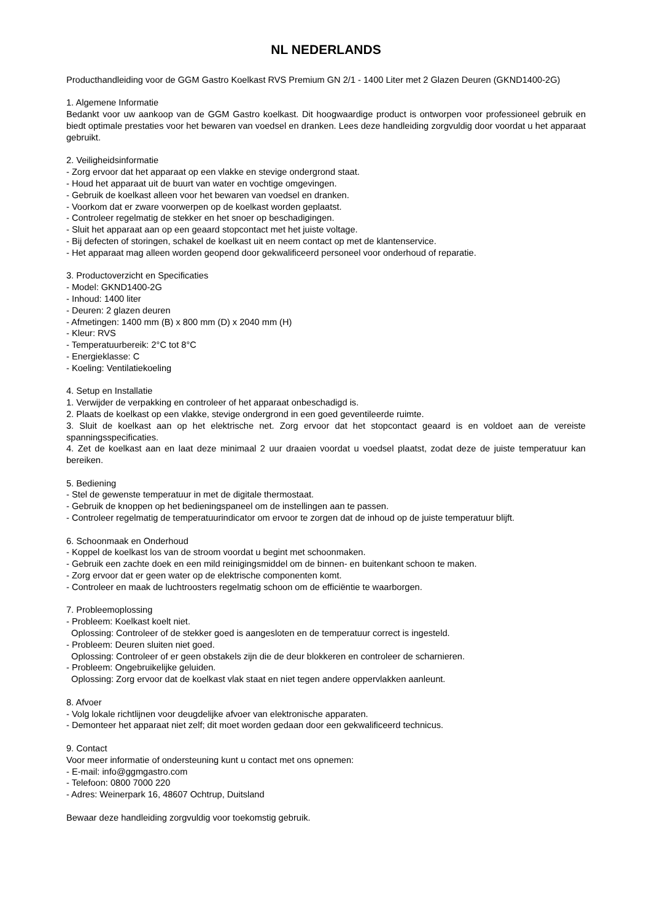NL NEDERLANDS
Producthandleiding voor de GGM Gastro Koelkast RVS Premium GN 2/1 - 1400 Liter met 2 Glazen Deuren (GKND1400-2G)
1. Algemene Informatie
Bedankt voor uw aankoop van de GGM Gastro koelkast. Dit hoogwaardige product is ontworpen voor professioneel gebruik en biedt optimale prestaties voor het bewaren van voedsel en dranken. Lees deze handleiding zorgvuldig door voordat u het apparaat gebruikt.
2. Veiligheidsinformatie
- Zorg ervoor dat het apparaat op een vlakke en stevige ondergrond staat.
- Houd het apparaat uit de buurt van water en vochtige omgevingen.
- Gebruik de koelkast alleen voor het bewaren van voedsel en dranken.
- Voorkom dat er zware voorwerpen op de koelkast worden geplaatst.
- Controleer regelmatig de stekker en het snoer op beschadigingen.
- Sluit het apparaat aan op een geaard stopcontact met het juiste voltage.
- Bij defecten of storingen, schakel de koelkast uit en neem contact op met de klantenservice.
- Het apparaat mag alleen worden geopend door gekwalificeerd personeel voor onderhoud of reparatie.
3. Productoverzicht en Specificaties
- Model: GKND1400-2G
- Inhoud: 1400 liter
- Deuren: 2 glazen deuren
- Afmetingen: 1400 mm (B) x 800 mm (D) x 2040 mm (H)
- Kleur: RVS
- Temperatuurbereik: 2°C tot 8°C
- Energieklasse: C
- Koeling: Ventilatiekoeling
4. Setup en Installatie
1. Verwijder de verpakking en controleer of het apparaat onbeschadigd is.
2. Plaats de koelkast op een vlakke, stevige ondergrond in een goed geventileerde ruimte.
3. Sluit de koelkast aan op het elektrische net. Zorg ervoor dat het stopcontact geaard is en voldoet aan de vereiste spanningsspecificaties.
4. Zet de koelkast aan en laat deze minimaal 2 uur draaien voordat u voedsel plaatst, zodat deze de juiste temperatuur kan bereiken.
5. Bediening
- Stel de gewenste temperatuur in met de digitale thermostaat.
- Gebruik de knoppen op het bedieningspaneel om de instellingen aan te passen.
- Controleer regelmatig de temperatuurindicator om ervoor te zorgen dat de inhoud op de juiste temperatuur blijft.
6. Schoonmaak en Onderhoud
- Koppel de koelkast los van de stroom voordat u begint met schoonmaken.
- Gebruik een zachte doek en een mild reinigingsmiddel om de binnen- en buitenkant schoon te maken.
- Zorg ervoor dat er geen water op de elektrische componenten komt.
- Controleer en maak de luchtroosters regelmatig schoon om de efficiëntie te waarborgen.
7. Probleemoplossing
- Probleem: Koelkast koelt niet.
Oplossing: Controleer of de stekker goed is aangesloten en de temperatuur correct is ingesteld.
- Probleem: Deuren sluiten niet goed.
Oplossing: Controleer of er geen obstakels zijn die de deur blokkeren en controleer de scharnieren.
- Probleem: Ongebruikelijke geluiden.
Oplossing: Zorg ervoor dat de koelkast vlak staat en niet tegen andere oppervlakken aanleunt.
8. Afvoer
- Volg lokale richtlijnen voor deugdelijke afvoer van elektronische apparaten.
- Demonteer het apparaat niet zelf; dit moet worden gedaan door een gekwalificeerd technicus.
9. Contact
Voor meer informatie of ondersteuning kunt u contact met ons opnemen:
- E-mail: info@ggmgastro.com
- Telefoon: 0800 7000 220
- Adres: Weinerpark 16, 48607 Ochtrup, Duitsland
Bewaar deze handleiding zorgvuldig voor toekomstig gebruik.